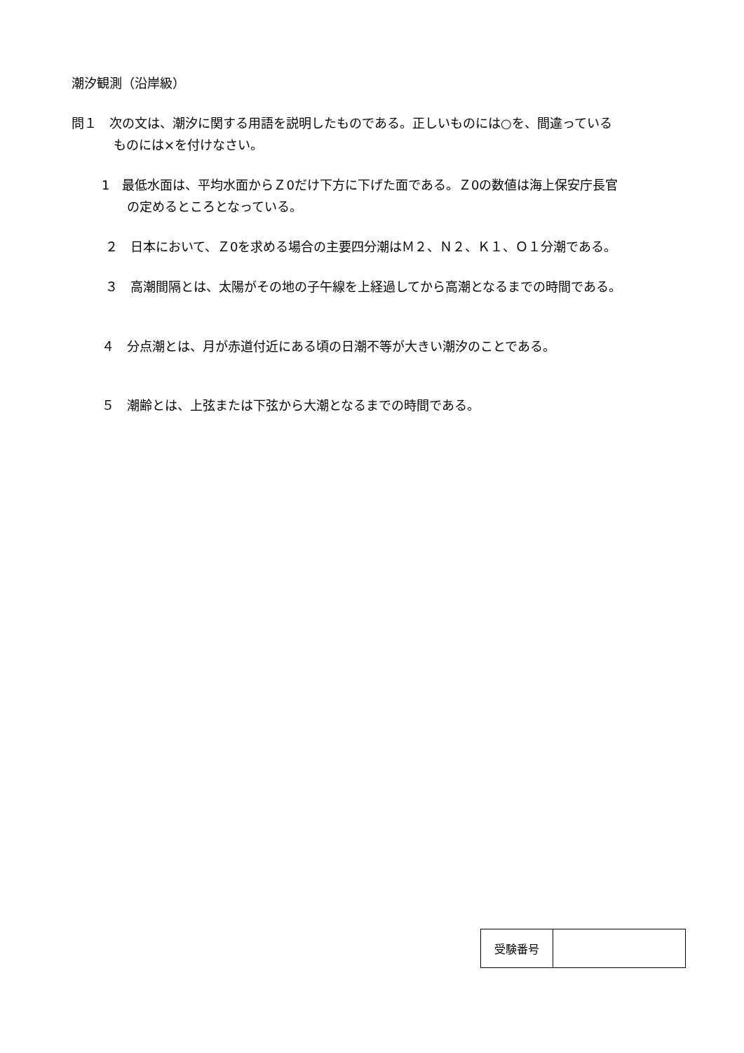潮汐観測（沿岸級）
問１　次の文は、潮汐に関する用語を説明したものである。正しいものには○を、間違っている
ものには×を付けなさい。
1　最低水面は、平均水面からＺ0だけ下方に下げた面である。Ｚ0の数値は海上保安庁長官
の定めるところとなっている。
２　日本において、Ｚ0を求める場合の主要四分潮はＭ２、Ｎ２、Ｋ１、Ｏ１分潮である。
３　高潮間隔とは、太陽がその地の子午線を上経過してから高潮となるまでの時間である。
４　分点潮とは、月が赤道付近にある頃の日潮不等が大きい潮汐のことである。
５　潮齢とは、上弦または下弦から大潮となるまでの時間である。
| 受験番号 | |